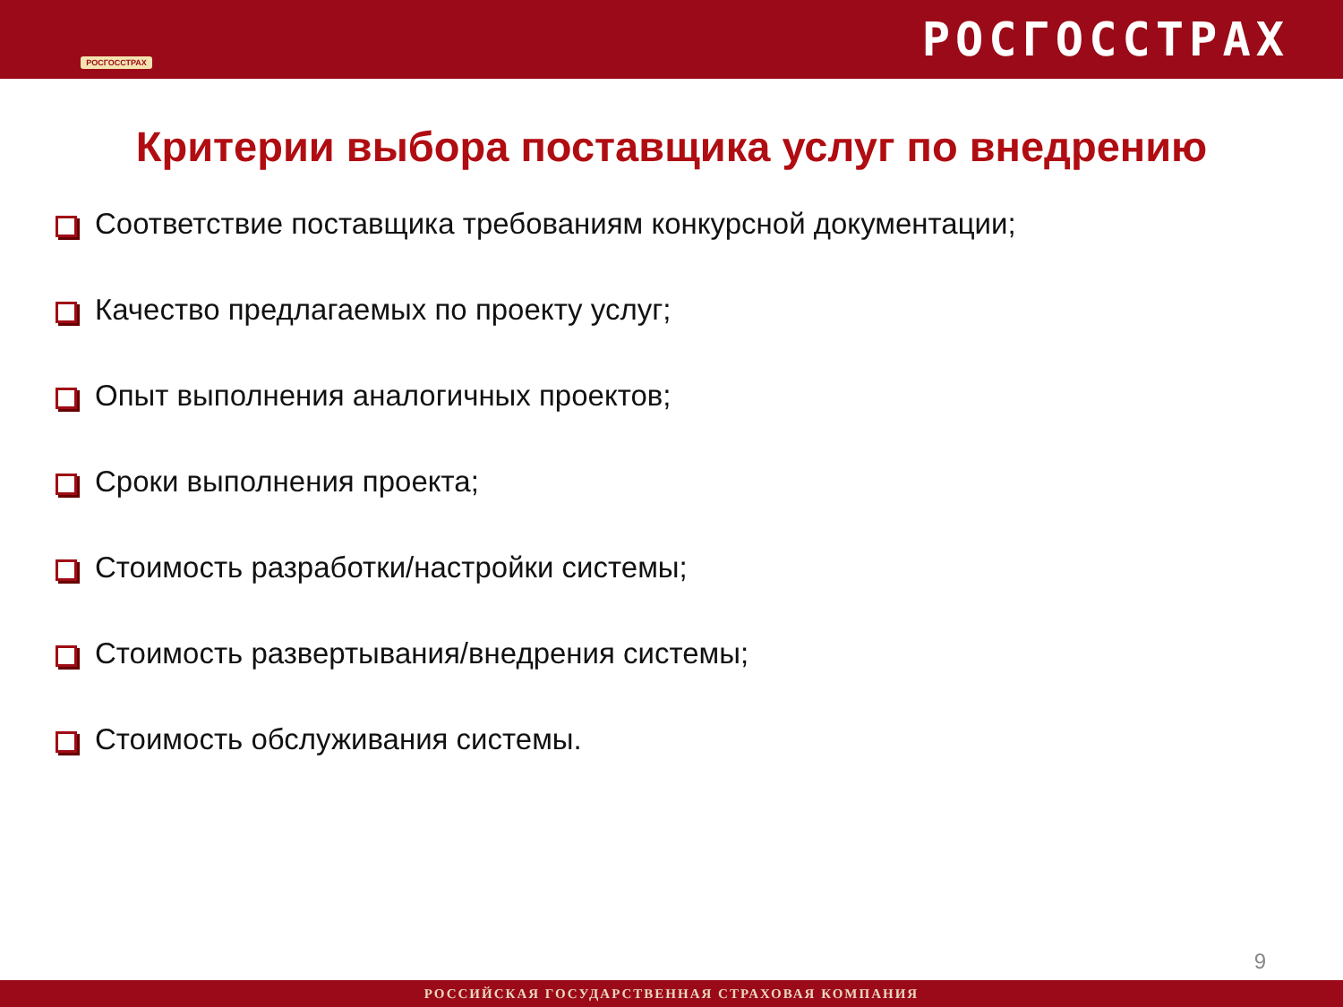РОСГОССТРАХ
РОСГОССТРАХ
Критерии выбора поставщика услуг по внедрению
Соответствие поставщика требованиям конкурсной документации;
Качество предлагаемых по проекту услуг;
Опыт выполнения аналогичных проектов;
Сроки выполнения проекта;
Стоимость разработки/настройки системы;
Стоимость развертывания/внедрения системы;
Стоимость обслуживания системы.
9
РОССИЙСКАЯ ГОСУДАРСТВЕННАЯ СТРАХОВАЯ КОМПАНИЯ